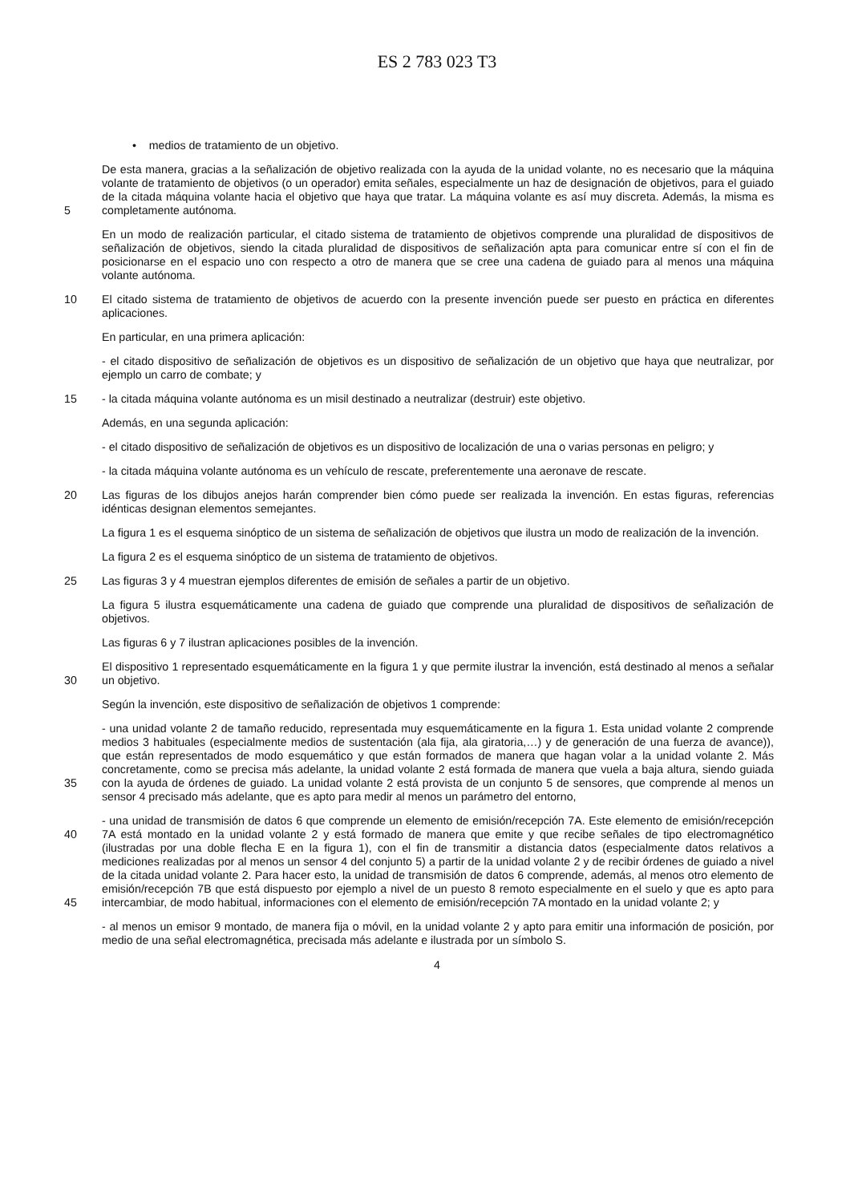ES 2 783 023 T3
• medios de tratamiento de un objetivo.
5
De esta manera, gracias a la señalización de objetivo realizada con la ayuda de la unidad volante, no es necesario que la máquina volante de tratamiento de objetivos (o un operador) emita señales, especialmente un haz de designación de objetivos, para el guiado de la citada máquina volante hacia el objetivo que haya que tratar. La máquina volante es así muy discreta. Además, la misma es completamente autónoma.
En un modo de realización particular, el citado sistema de tratamiento de objetivos comprende una pluralidad de dispositivos de señalización de objetivos, siendo la citada pluralidad de dispositivos de señalización apta para comunicar entre sí con el fin de posicionarse en el espacio uno con respecto a otro de manera que se cree una cadena de guiado para al menos una máquina volante autónoma.
10
El citado sistema de tratamiento de objetivos de acuerdo con la presente invención puede ser puesto en práctica en diferentes aplicaciones.
En particular, en una primera aplicación:
- el citado dispositivo de señalización de objetivos es un dispositivo de señalización de un objetivo que haya que neutralizar, por ejemplo un carro de combate; y
15
- la citada máquina volante autónoma es un misil destinado a neutralizar (destruir) este objetivo.
Además, en una segunda aplicación:
- el citado dispositivo de señalización de objetivos es un dispositivo de localización de una o varias personas en peligro; y
- la citada máquina volante autónoma es un vehículo de rescate, preferentemente una aeronave de rescate.
20
Las figuras de los dibujos anejos harán comprender bien cómo puede ser realizada la invención. En estas figuras, referencias idénticas designan elementos semejantes.
La figura 1 es el esquema sinóptico de un sistema de señalización de objetivos que ilustra un modo de realización de la invención.
La figura 2 es el esquema sinóptico de un sistema de tratamiento de objetivos.
25
Las figuras 3 y 4 muestran ejemplos diferentes de emisión de señales a partir de un objetivo.
La figura 5 ilustra esquemáticamente una cadena de guiado que comprende una pluralidad de dispositivos de señalización de objetivos.
Las figuras 6 y 7 ilustran aplicaciones posibles de la invención.
30
El dispositivo 1 representado esquemáticamente en la figura 1 y que permite ilustrar la invención, está destinado al menos a señalar un objetivo.
Según la invención, este dispositivo de señalización de objetivos 1 comprende:
35
- una unidad volante 2 de tamaño reducido, representada muy esquemáticamente en la figura 1. Esta unidad volante 2 comprende medios 3 habituales (especialmente medios de sustentación (ala fija, ala giratoria,…) y de generación de una fuerza de avance)), que están representados de modo esquemático y que están formados de manera que hagan volar a la unidad volante 2. Más concretamente, como se precisa más adelante, la unidad volante 2 está formada de manera que vuela a baja altura, siendo guiada con la ayuda de órdenes de guiado. La unidad volante 2 está provista de un conjunto 5 de sensores, que comprende al menos un sensor 4 precisado más adelante, que es apto para medir al menos un parámetro del entorno,
40
45
- una unidad de transmisión de datos 6 que comprende un elemento de emisión/recepción 7A. Este elemento de emisión/recepción 7A está montado en la unidad volante 2 y está formado de manera que emite y que recibe señales de tipo electromagnético (ilustradas por una doble flecha E en la figura 1), con el fin de transmitir a distancia datos (especialmente datos relativos a mediciones realizadas por al menos un sensor 4 del conjunto 5) a partir de la unidad volante 2 y de recibir órdenes de guiado a nivel de la citada unidad volante 2. Para hacer esto, la unidad de transmisión de datos 6 comprende, además, al menos otro elemento de emisión/recepción 7B que está dispuesto por ejemplo a nivel de un puesto 8 remoto especialmente en el suelo y que es apto para intercambiar, de modo habitual, informaciones con el elemento de emisión/recepción 7A montado en la unidad volante 2; y
- al menos un emisor 9 montado, de manera fija o móvil, en la unidad volante 2 y apto para emitir una información de posición, por medio de una señal electromagnética, precisada más adelante e ilustrada por un símbolo S.
4